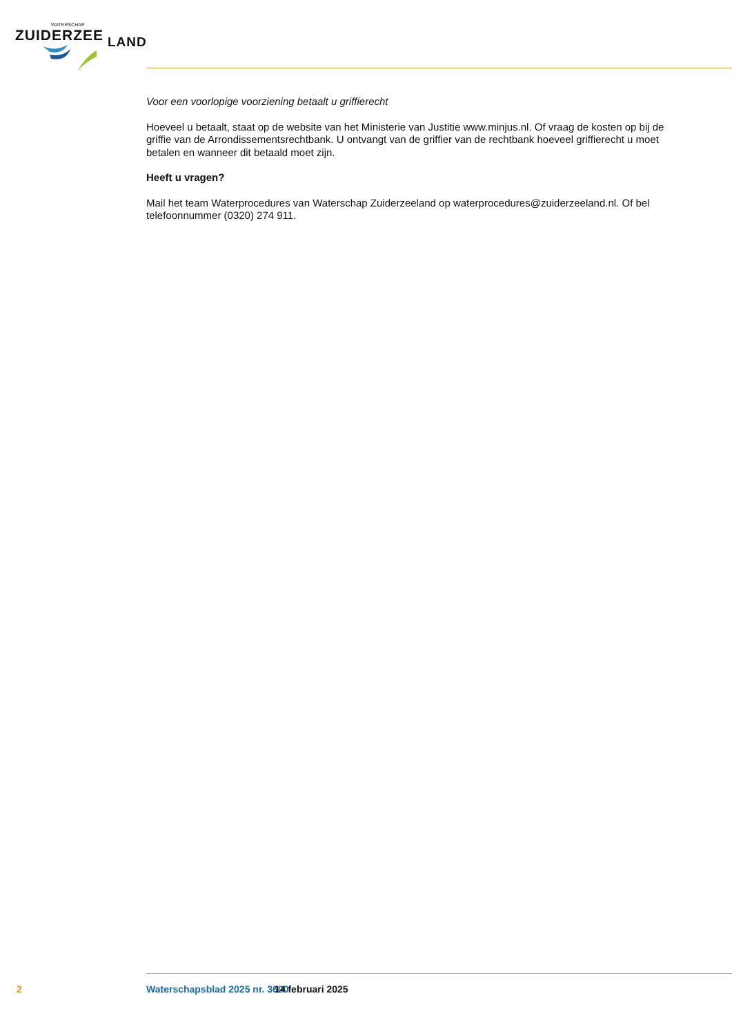WATERSCHAP
ZUIDERZEE LAND
Voor een voorlopige voorziening betaalt u griffierecht
Hoeveel u betaalt, staat op de website van het Ministerie van Justitie www.minjus.nl. Of vraag de kosten op bij de griffie van de Arrondissementsrechtbank. U ontvangt van de griffier van de rechtbank hoeveel griffierecht u moet betalen en wanneer dit betaald moet zijn.
Heeft u vragen?
Mail het team Waterprocedures van Waterschap Zuiderzeeland op waterprocedures@zuiderzeeland.nl. Of bel telefoonnummer (0320) 274 911.
2 Waterschapsblad 2025 nr. 3600 14 februari 2025